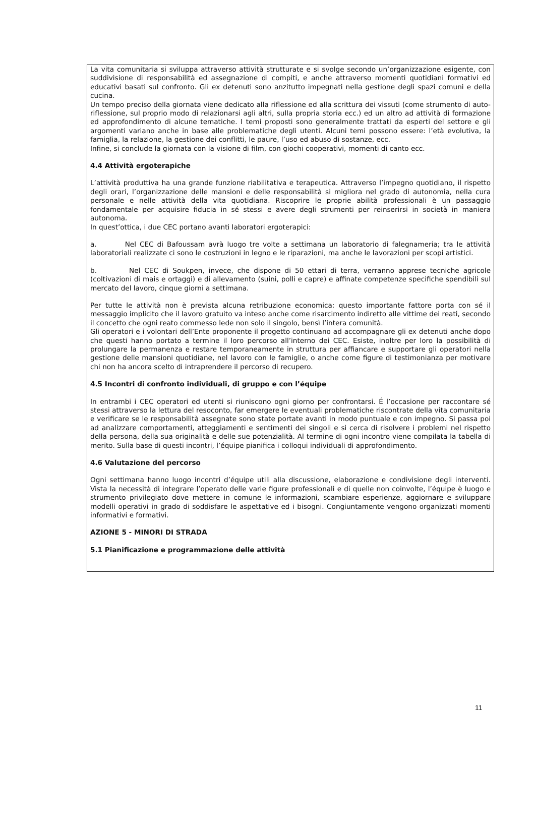La vita comunitaria si sviluppa attraverso attività strutturate e si svolge secondo un’organizzazione esigente, con suddivisione di responsabilità ed assegnazione di compiti, e anche attraverso momenti quotidiani formativi ed educativi basati sul confronto. Gli ex detenuti sono anzitutto impegnati nella gestione degli spazi comuni e della cucina.
Un tempo preciso della giornata viene dedicato alla riflessione ed alla scrittura dei vissuti (come strumento di auto-riflessione, sul proprio modo di relazionarsi agli altri, sulla propria storia ecc.) ed un altro ad attività di formazione ed approfondimento di alcune tematiche. I temi proposti sono generalmente trattati da esperti del settore e gli argomenti variano anche in base alle problematiche degli utenti. Alcuni temi possono essere: l’età evolutiva, la famiglia, la relazione, la gestione dei conflitti, le paure, l’uso ed abuso di sostanze, ecc.
Infine, si conclude la giornata con la visione di film, con giochi cooperativi, momenti di canto ecc.
4.4 Attività ergoterapiche
L’attività produttiva ha una grande funzione riabilitativa e terapeutica. Attraverso l’impegno quotidiano, il rispetto degli orari, l’organizzazione delle mansioni e delle responsabilità si migliora nel grado di autonomia, nella cura personale e nelle attività della vita quotidiana. Riscoprire le proprie abilità professionali è un passaggio fondamentale per acquisire fiducia in sé stessi e avere degli strumenti per reinserirsi in società in maniera autonoma.
In quest’ottica, i due CEC portano avanti laboratori ergoterapici:
a. Nel CEC di Bafoussam avrà luogo tre volte a settimana un laboratorio di falegnameria; tra le attività laboratoriali realizzate ci sono le costruzioni in legno e le riparazioni, ma anche le lavorazioni per scopi artistici.
b. Nel CEC di Soukpen, invece, che dispone di 50 ettari di terra, verranno apprese tecniche agricole (coltivazioni di mais e ortaggi) e di allevamento (suini, polli e capre) e affinate competenze specifiche spendibili sul mercato del lavoro, cinque giorni a settimana.
Per tutte le attività non è prevista alcuna retribuzione economica: questo importante fattore porta con sé il messaggio implicito che il lavoro gratuito va inteso anche come risarcimento indiretto alle vittime dei reati, secondo il concetto che ogni reato commesso lede non solo il singolo, bensì l’intera comunità.
Gli operatori e i volontari dell’Ente proponente il progetto continuano ad accompagnare gli ex detenuti anche dopo che questi hanno portato a termine il loro percorso all’interno dei CEC. Esiste, inoltre per loro la possibilità di prolungare la permanenza e restare temporaneamente in struttura per affiancare e supportare gli operatori nella gestione delle mansioni quotidiane, nel lavoro con le famiglie, o anche come figure di testimonianza per motivare chi non ha ancora scelto di intraprendere il percorso di recupero.
4.5 Incontri di confronto individuali, di gruppo e con l’équipe
In entrambi i CEC operatori ed utenti si riuniscono ogni giorno per confrontarsi. É l’occasione per raccontare sé stessi attraverso la lettura del resoconto, far emergere le eventuali problematiche riscontrate della vita comunitaria e verificare se le responsabilità assegnate sono state portate avanti in modo puntuale e con impegno. Si passa poi ad analizzare comportamenti, atteggiamenti e sentimenti dei singoli e si cerca di risolvere i problemi nel rispetto della persona, della sua originalità e delle sue potenzialità. Al termine di ogni incontro viene compilata la tabella di merito. Sulla base di questi incontri, l’équipe pianifica i colloqui individuali di approfondimento.
4.6 Valutazione del percorso
Ogni settimana hanno luogo incontri d’équipe utili alla discussione, elaborazione e condivisione degli interventi. Vista la necessità di integrare l’operato delle varie figure professionali e di quelle non coinvolte, l’équipe è luogo e strumento privilegiato dove mettere in comune le informazioni, scambiare esperienze, aggiornare e sviluppare modelli operativi in grado di soddisfare le aspettative ed i bisogni. Congiuntamente vengono organizzati momenti informativi e formativi.
AZIONE 5 - MINORI DI STRADA
5.1 Pianificazione e programmazione delle attività
11